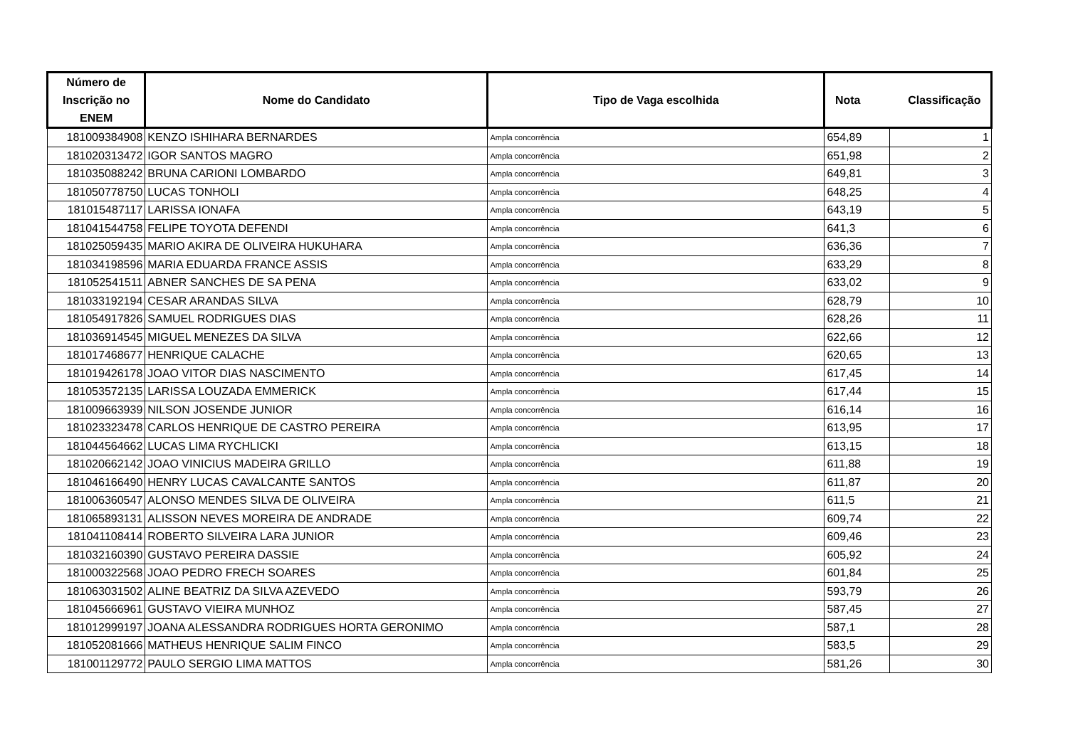| Número de Inscrição no ENEM | Nome do Candidato | Tipo de Vaga escolhida | Nota Classificação | |
| --- | --- | --- | --- | --- |
| 181009384908 | KENZO ISHIHARA BERNARDES | Ampla concorrência | 654,89 | 1 |
| 181020313472 | IGOR SANTOS MAGRO | Ampla concorrência | 651,98 | 2 |
| 181035088242 | BRUNA CARIONI LOMBARDO | Ampla concorrência | 649,81 | 3 |
| 181050778750 | LUCAS TONHOLI | Ampla concorrência | 648,25 | 4 |
| 181015487117 | LARISSA IONAFA | Ampla concorrência | 643,19 | 5 |
| 181041544758 | FELIPE TOYOTA DEFENDI | Ampla concorrência | 641,3 | 6 |
| 181025059435 | MARIO AKIRA DE OLIVEIRA HUKUHARA | Ampla concorrência | 636,36 | 7 |
| 181034198596 | MARIA EDUARDA FRANCE ASSIS | Ampla concorrência | 633,29 | 8 |
| 181052541511 | ABNER SANCHES DE SA PENA | Ampla concorrência | 633,02 | 9 |
| 181033192194 | CESAR ARANDAS SILVA | Ampla concorrência | 628,79 | 10 |
| 181054917826 | SAMUEL RODRIGUES DIAS | Ampla concorrência | 628,26 | 11 |
| 181036914545 | MIGUEL MENEZES DA SILVA | Ampla concorrência | 622,66 | 12 |
| 181017468677 | HENRIQUE CALACHE | Ampla concorrência | 620,65 | 13 |
| 181019426178 | JOAO VITOR DIAS NASCIMENTO | Ampla concorrência | 617,45 | 14 |
| 181053572135 | LARISSA LOUZADA EMMERICK | Ampla concorrência | 617,44 | 15 |
| 181009663939 | NILSON JOSENDE JUNIOR | Ampla concorrência | 616,14 | 16 |
| 181023323478 | CARLOS HENRIQUE DE CASTRO PEREIRA | Ampla concorrência | 613,95 | 17 |
| 181044564662 | LUCAS LIMA RYCHLICKI | Ampla concorrência | 613,15 | 18 |
| 181020662142 | JOAO VINICIUS MADEIRA GRILLO | Ampla concorrência | 611,88 | 19 |
| 181046166490 | HENRY LUCAS CAVALCANTE SANTOS | Ampla concorrência | 611,87 | 20 |
| 181006360547 | ALONSO MENDES SILVA DE OLIVEIRA | Ampla concorrência | 611,5 | 21 |
| 181065893131 | ALISSON NEVES MOREIRA DE ANDRADE | Ampla concorrência | 609,74 | 22 |
| 181041108414 | ROBERTO SILVEIRA LARA JUNIOR | Ampla concorrência | 609,46 | 23 |
| 181032160390 | GUSTAVO PEREIRA DASSIE | Ampla concorrência | 605,92 | 24 |
| 181000322568 | JOAO PEDRO FRECH SOARES | Ampla concorrência | 601,84 | 25 |
| 181063031502 | ALINE BEATRIZ DA SILVA AZEVEDO | Ampla concorrência | 593,79 | 26 |
| 181045666961 | GUSTAVO VIEIRA MUNHOZ | Ampla concorrência | 587,45 | 27 |
| 181012999197 | JOANA ALESSANDRA RODRIGUES HORTA GERONIMO | Ampla concorrência | 587,1 | 28 |
| 181052081666 | MATHEUS HENRIQUE SALIM FINCO | Ampla concorrência | 583,5 | 29 |
| 181001129772 | PAULO SERGIO LIMA MATTOS | Ampla concorrência | 581,26 | 30 |